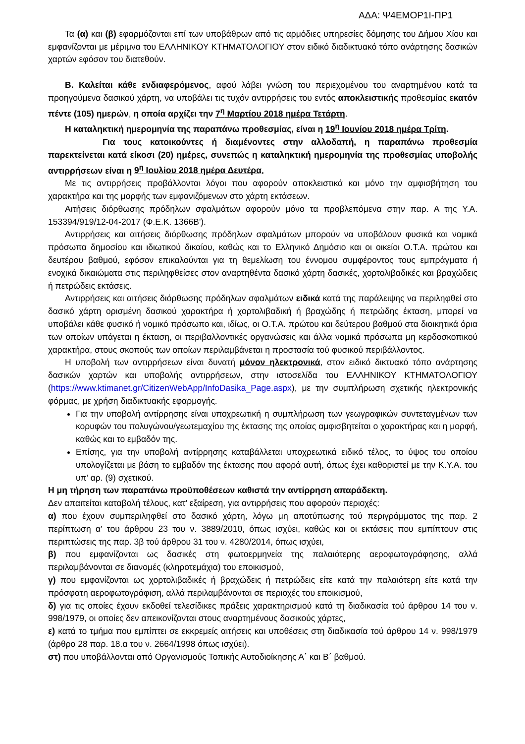ΑΔΑ: Ψ4ΕΜΟΡ1Ι-ΠΡ1
Τα (α) και (β) εφαρμόζονται επί των υποβάθρων από τις αρμόδιες υπηρεσίες δόμησης του Δήμου Χίου και εμφανίζονται με μέριμνα του ΕΛΛΗΝΙΚΟΥ ΚΤΗΜΑΤΟΛΟΓΙΟΥ στον ειδικό διαδικτυακό τόπο ανάρτησης δασικών χαρτών εφόσον του διατεθούν.
Β. Καλείται κάθε ενδιαφερόμενος, αφού λάβει γνώση του περιεχομένου του αναρτημένου κατά τα προηγούμενα δασικού χάρτη, να υποβάλει τις τυχόν αντιρρήσεις του εντός αποκλειστικής προθεσμίας εκατόν πέντε (105) ημερών, η οποία αρχίζει την 7<sup>η</sup> Μαρτίου 2018 ημέρα Τετάρτη.
Η καταληκτική ημερομηνία της παραπάνω προθεσμίας, είναι η 19<sup>η</sup> Ιουνίου 2018 ημέρα Τρίτη.
Για τους κατοικούντες ή διαμένοντες στην αλλοδαπή, η παραπάνω προθεσμία παρεκτείνεται κατά είκοσι (20) ημέρες, συνεπώς η καταληκτική ημερομηνία της προθεσμίας υποβολής αντιρρήσεων είναι η 9<sup>η</sup> Ιουλίου 2018 ημέρα Δευτέρα.
Με τις αντιρρήσεις προβάλλονται λόγοι που αφορούν αποκλειστικά και μόνο την αμφισβήτηση του χαρακτήρα και της μορφής των εμφανιζόμενων στο χάρτη εκτάσεων.
Αιτήσεις διόρθωσης πρόδηλων σφαλμάτων αφορούν μόνο τα προβλεπόμενα στην παρ. Α της Υ.Α. 153394/919/12-04-2017 (Φ.Ε.Κ. 1366Β').
Αντιρρήσεις και αιτήσεις διόρθωσης πρόδηλων σφαλμάτων μπορούν να υποβάλουν φυσικά και νομικά πρόσωπα δημοσίου και ιδιωτικού δικαίου, καθώς και το Ελληνικό Δημόσιο και οι οικείοι Ο.Τ.Α. πρώτου και δευτέρου βαθμού, εφόσον επικαλούνται για τη θεμελίωση του έννομου συμφέροντος τους εμπράγματα ή ενοχικά δικαιώματα στις περιληφθείσες στον αναρτηθέντα δασικό χάρτη δασικές, χορτολιβαδικές και βραχώδεις ή πετρώδεις εκτάσεις.
Αντιρρήσεις και αιτήσεις διόρθωσης πρόδηλων σφαλμάτων ειδικά κατά της παράλειψης να περιληφθεί στο δασικό χάρτη ορισμένη δασικού χαρακτήρα ή χορτολιβαδική ή βραχώδης ή πετρώδης έκταση, μπορεί να υποβάλει κάθε φυσικό ή νομικό πρόσωπο και, ιδίως, οι Ο.Τ.Α. πρώτου και δεύτερου βαθμού στα διοικητικά όρια των οποίων υπάγεται η έκταση, οι περιβαλλοντικές οργανώσεις και άλλα νομικά πρόσωπα μη κερδοσκοπικού χαρακτήρα, στους σκοπούς των οποίων περιλαμβάνεται η προστασία τού φυσικού περιβάλλοντος.
Η υποβολή των αντιρρήσεων είναι δυνατή μόνον ηλεκτρονικά, στον ειδικό δικτυακό τόπο ανάρτησης δασικών χαρτών και υποβολής αντιρρήσεων, στην ιστοσελίδα του ΕΛΛΗΝΙΚΟΥ ΚΤΗΜΑΤΟΛΟΓΙΟΥ (https://www.ktimanet.gr/CitizenWebApp/InfoDasika_Page.aspx), με την συμπλήρωση σχετικής ηλεκτρονικής φόρμας, με χρήση διαδικτυακής εφαρμογής.
Για την υποβολή αντίρρησης είναι υποχρεωτική η συμπλήρωση των γεωγραφικών συντεταγμένων των κορυφών του πολυγώνου/γεωτεμαχίου της έκτασης της οποίας αμφισβητείται ο χαρακτήρας και η μορφή, καθώς και το εμβαδόν της.
Επίσης, για την υποβολή αντίρρησης καταβάλλεται υποχρεωτικά ειδικό τέλος, το ύψος του οποίου υπολογίζεται με βάση το εμβαδόν της έκτασης που αφορά αυτή, όπως έχει καθοριστεί με την Κ.Υ.Α. του υπ’ αρ. (9) σχετικού.
Η μη τήρηση των παραπάνω προϋποθέσεων καθιστά την αντίρρηση απαράδεκτη.
Δεν απαιτείται καταβολή τέλους, κατ' εξαίρεση, για αντιρρήσεις που αφορούν περιοχές:
α) που έχουν συμπεριληφθεί στο δασικό χάρτη, λόγω μη αποτύπωσης τού περιγράμματος της παρ. 2 περίπτωση α' του άρθρου 23 του ν. 3889/2010, όπως ισχύει, καθώς και οι εκτάσεις που εμπίπτουν στις περιπτώσεις της παρ. 3β τού άρθρου 31 του ν. 4280/2014, όπως ισχύει,
β) που εμφανίζονται ως δασικές στη φωτοερμηνεία της παλαιότερης αεροφωτογράφησης, αλλά περιλαμβάνονται σε διανομές (κληροτεμάχια) του εποικισμού,
γ) που εμφανίζονται ως χορτολιβαδικές ή βραχώδεις ή πετρώδεις είτε κατά την παλαιότερη είτε κατά την πρόσφατη αεροφωτογράφιση, αλλά περιλαμβάνονται σε περιοχές του εποικισμού,
δ) για τις οποίες έχουν εκδοθεί τελεσίδικες πράξεις χαρακτηρισμού κατά τη διαδικασία τού άρθρου 14 του ν. 998/1979, οι οποίες δεν απεικονίζονται στους αναρτημένους δασικούς χάρτες,
ε) κατά το τμήμα που εμπίπτει σε εκκρεμείς αιτήσεις και υποθέσεις στη διαδικασία τού άρθρου 14 ν. 998/1979 (άρθρο 28 παρ. 18.α του ν. 2664/1998 όπως ισχύει).
στ) που υποβάλλονται από Οργανισμούς Τοπικής Αυτοδιοίκησης Α΄ και Β΄ βαθμού.